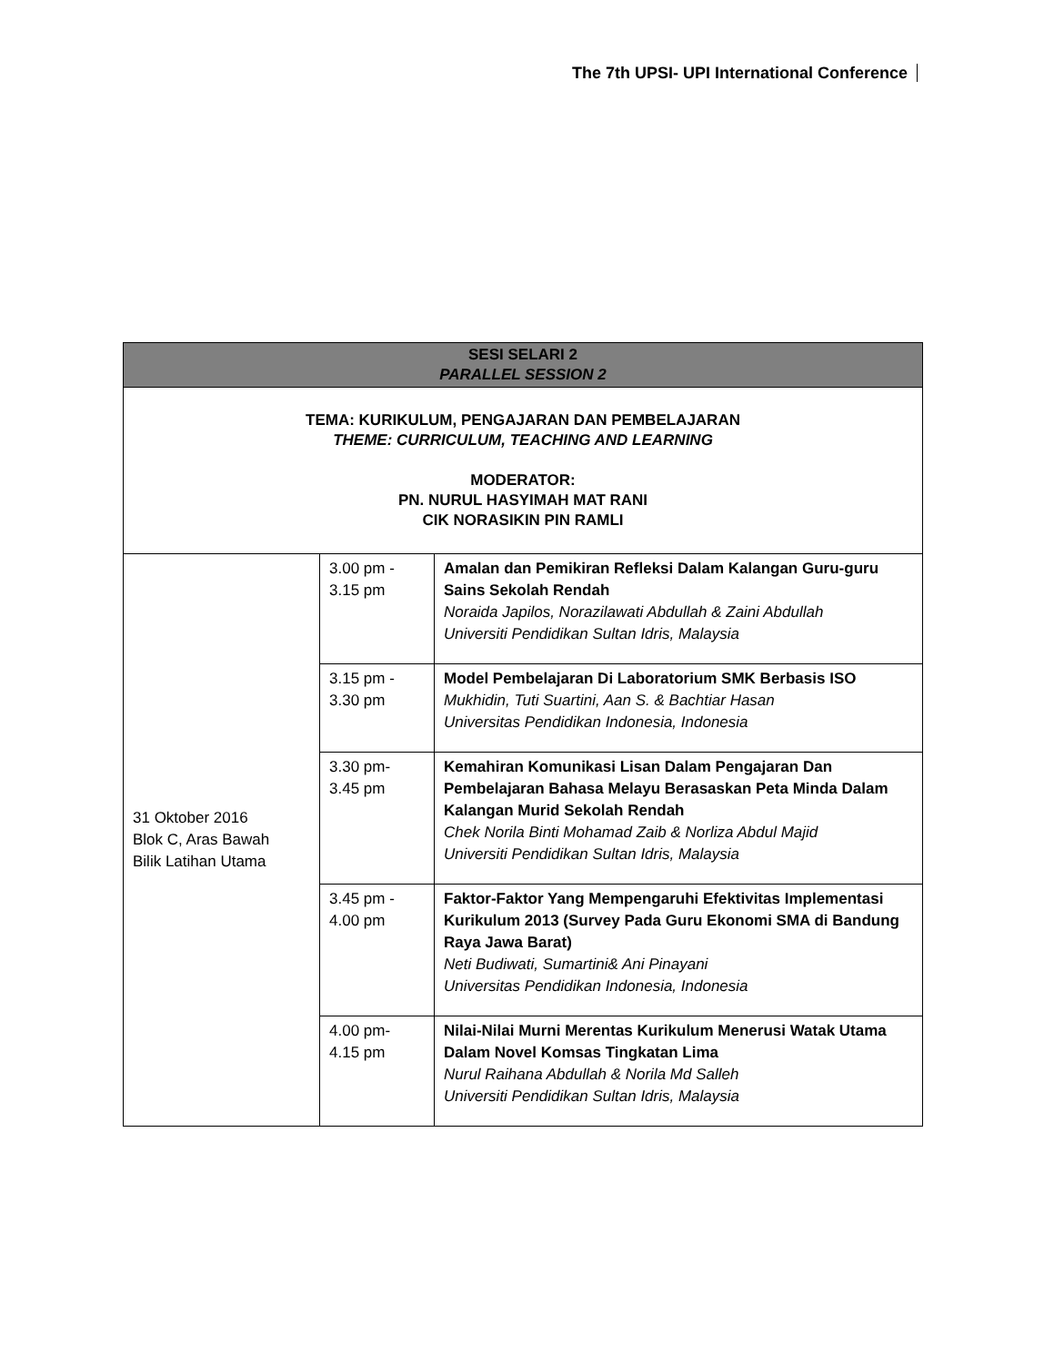The 7th UPSI- UPI International Conference
| SESI SELARI 2 PARALLEL SESSION 2 | | |
| TEMA: KURIKULUM, PENGAJARAN DAN PEMBELAJARAN THEME: CURRICULUM, TEACHING AND LEARNING MODERATOR: PN. NURUL HASYIMAH MAT RANI CIK NORASIKIN PIN RAMLI | | |
| 31 Oktober 2016 Blok C, Aras Bawah Bilik Latihan Utama | 3.00 pm - 3.15 pm | Amalan dan Pemikiran Refleksi Dalam Kalangan Guru-guru Sains Sekolah Rendah Noraida Japilos, Norazilawati Abdullah & Zaini Abdullah Universiti Pendidikan Sultan Idris, Malaysia |
| | 3.15 pm - 3.30 pm | Model Pembelajaran Di Laboratorium SMK Berbasis ISO Mukhidin, Tuti Suartini, Aan S. & Bachtiar Hasan Universitas Pendidikan Indonesia, Indonesia |
| | 3.30 pm- 3.45 pm | Kemahiran Komunikasi Lisan Dalam Pengajaran Dan Pembelajaran Bahasa Melayu Berasaskan Peta Minda Dalam Kalangan Murid Sekolah Rendah Chek Norila Binti Mohamad Zaib & Norliza Abdul Majid Universiti Pendidikan Sultan Idris, Malaysia |
| | 3.45 pm - 4.00 pm | Faktor-Faktor Yang Mempengaruhi Efektivitas Implementasi Kurikulum 2013 (Survey Pada Guru Ekonomi SMA di Bandung Raya Jawa Barat) Neti Budiwati, Sumartini& Ani Pinayani Universitas Pendidikan Indonesia, Indonesia |
| | 4.00 pm- 4.15 pm | Nilai-Nilai Murni Merentas Kurikulum Menerusi Watak Utama Dalam Novel Komsas Tingkatan Lima Nurul Raihana Abdullah & Norila Md Salleh Universiti Pendidikan Sultan Idris, Malaysia |